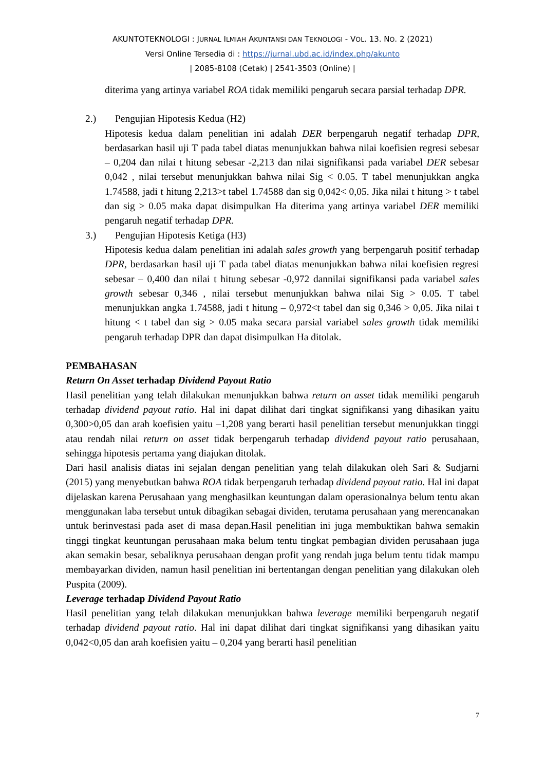AKUNTOTEKNOLOGI : JURNAL ILMIAH AKUNTANSI DAN TEKNOLOGI - VOL. 13. NO. 2 (2021)
Versi Online Tersedia di : https://jurnal.ubd.ac.id/index.php/akunto
| 2085-8108 (Cetak) | 2541-3503 (Online) |
diterima yang artinya variabel ROA tidak memiliki pengaruh secara parsial terhadap DPR.
2.) Pengujian Hipotesis Kedua (H2)
Hipotesis kedua dalam penelitian ini adalah DER berpengaruh negatif terhadap DPR, berdasarkan hasil uji T pada tabel diatas menunjukkan bahwa nilai koefisien regresi sebesar – 0,204 dan nilai t hitung sebesar -2,213 dan nilai signifikansi pada variabel DER sebesar 0,042 , nilai tersebut menunjukkan bahwa nilai Sig < 0.05. T tabel menunjukkan angka 1.74588, jadi t hitung 2,213>t tabel 1.74588 dan sig 0,042< 0,05. Jika nilai t hitung > t tabel dan sig > 0.05 maka dapat disimpulkan Ha diterima yang artinya variabel DER memiliki pengaruh negatif terhadap DPR.
3.) Pengujian Hipotesis Ketiga (H3)
Hipotesis kedua dalam penelitian ini adalah sales growth yang berpengaruh positif terhadap DPR, berdasarkan hasil uji T pada tabel diatas menunjukkan bahwa nilai koefisien regresi sebesar – 0,400 dan nilai t hitung sebesar -0,972 dannilai signifikansi pada variabel sales growth sebesar 0,346 , nilai tersebut menunjukkan bahwa nilai Sig > 0.05. T tabel menunjukkan angka 1.74588, jadi t hitung – 0,972<t tabel dan sig 0,346 > 0,05. Jika nilai t hitung < t tabel dan sig > 0.05 maka secara parsial variabel sales growth tidak memiliki pengaruh terhadap DPR dan dapat disimpulkan Ha ditolak.
PEMBAHASAN
Return On Asset terhadap Dividend Payout Ratio
Hasil penelitian yang telah dilakukan menunjukkan bahwa return on asset tidak memiliki pengaruh terhadap dividend payout ratio. Hal ini dapat dilihat dari tingkat signifikansi yang dihasikan yaitu 0,300>0,05 dan arah koefisien yaitu –1,208 yang berarti hasil penelitian tersebut menunjukkan tinggi atau rendah nilai return on asset tidak berpengaruh terhadap dividend payout ratio perusahaan, sehingga hipotesis pertama yang diajukan ditolak.
Dari hasil analisis diatas ini sejalan dengan penelitian yang telah dilakukan oleh Sari & Sudjarni (2015) yang menyebutkan bahwa ROA tidak berpengaruh terhadap dividend payout ratio. Hal ini dapat dijelaskan karena Perusahaan yang menghasilkan keuntungan dalam operasionalnya belum tentu akan menggunakan laba tersebut untuk dibagikan sebagai dividen, terutama perusahaan yang merencanakan untuk berinvestasi pada aset di masa depan.Hasil penelitian ini juga membuktikan bahwa semakin tinggi tingkat keuntungan perusahaan maka belum tentu tingkat pembagian dividen perusahaan juga akan semakin besar, sebaliknya perusahaan dengan profit yang rendah juga belum tentu tidak mampu membayarkan dividen, namun hasil penelitian ini bertentangan dengan penelitian yang dilakukan oleh Puspita (2009).
Leverage terhadap Dividend Payout Ratio
Hasil penelitian yang telah dilakukan menunjukkan bahwa leverage memiliki berpengaruh negatif terhadap dividend payout ratio. Hal ini dapat dilihat dari tingkat signifikansi yang dihasikan yaitu 0,042<0,05 dan arah koefisien yaitu – 0,204 yang berarti hasil penelitian
7